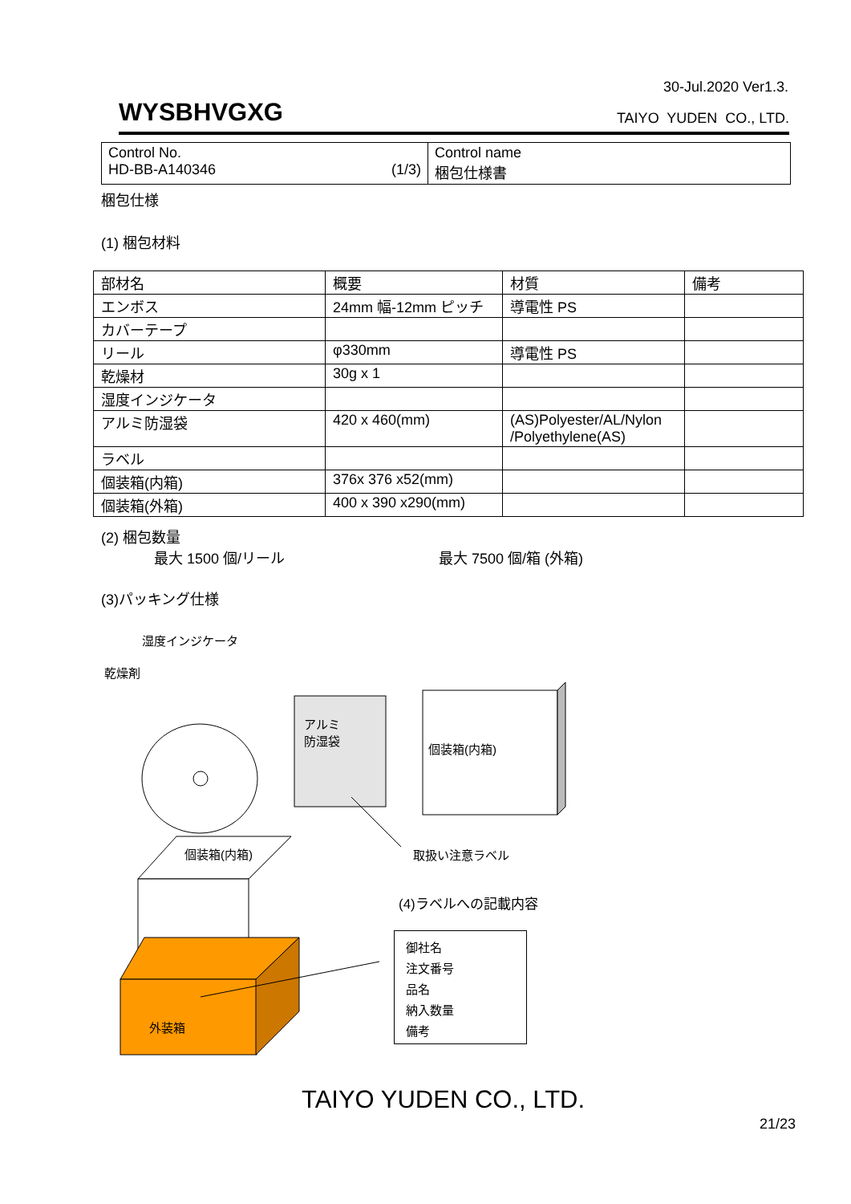30-Jul.2020 Ver1.3.
WYSBHVGXG
TAIYO YUDEN CO., LTD.
| Control No. HD-BB-A140346 (1/3) | Control name 梱包仕様書 |
梱包仕様
(1) 梱包材料
| 部材名 | 概要 | 材質 | 備考 |
| エンボス | 24mm 幅-12mm ピッチ | 導電性 PS | |
| カバーテープ | | | |
| リール | φ330mm | 導電性 PS | |
| 乾燥材 | 30g x 1 | | |
| 湿度インジケータ | | | |
| アルミ防湿袋 | 420 x 460(mm) | (AS)Polyester/AL/Nylon /Polyethylene(AS) | |
| ラベル | | | |
| 個装箱(内箱) | 376x 376 x52(mm) | | |
| 個装箱(外箱) | 400 x 390 x290(mm) | | |
(2) 梱包数量
最大 1500 個/リール 最大 7500 個/箱 (外箱)
(3)パッキング仕様
湿度インジケータ
乾燥剤
アルミ
防湿袋
個装箱(内箱)
個装箱(内箱) 取扱い注意ラベル
外装箱
(4)ラベルへの記載内容
御社名
注文番号
品名
納入数量
備考
TAIYO YUDEN CO., LTD.
21/23